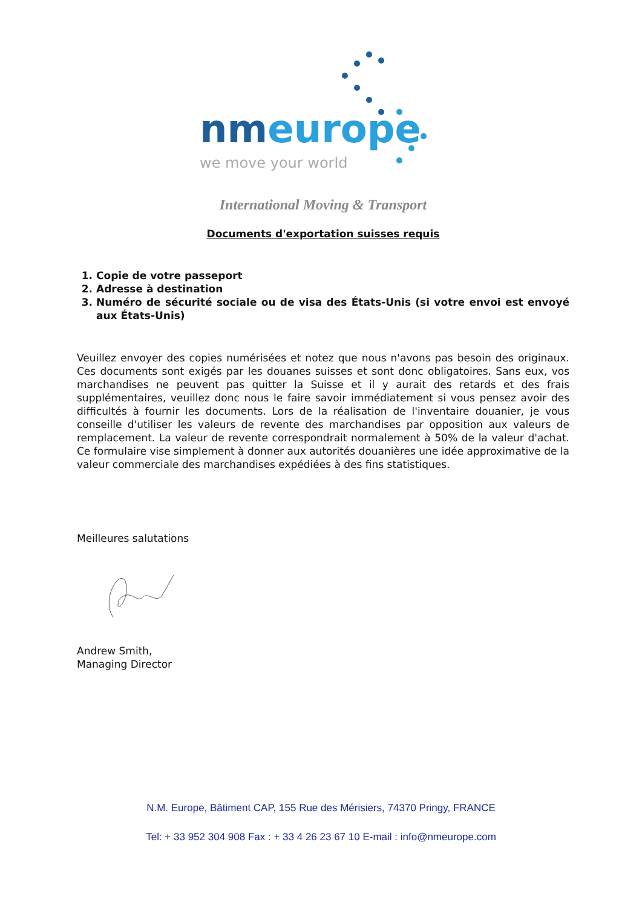nmeurope
we move your world
International Moving & Transport
Documents d'exportation suisses requis
1. Copie de votre passeport
2. Adresse à destination
3. Numéro de sécurité sociale ou de visa des États-Unis (si votre envoi est envoyé aux États-Unis)
Veuillez envoyer des copies numérisées et notez que nous n'avons pas besoin des originaux. Ces documents sont exigés par les douanes suisses et sont donc obligatoires. Sans eux, vos marchandises ne peuvent pas quitter la Suisse et il y aurait des retards et des frais supplémentaires, veuillez donc nous le faire savoir immédiatement si vous pensez avoir des difficultés à fournir les documents. Lors de la réalisation de l'inventaire douanier, je vous conseille d'utiliser les valeurs de revente des marchandises par opposition aux valeurs de remplacement. La valeur de revente correspondrait normalement à 50% de la valeur d'achat. Ce formulaire vise simplement à donner aux autorités douanières une idée approximative de la valeur commerciale des marchandises expédiées à des fins statistiques.
Meilleures salutations
Andrew Smith,
Managing Director
N.M. Europe, Bâtiment CAP, 155 Rue des Mérisiers, 74370 Pringy, FRANCE
Tel: + 33 952 304 908 Fax : + 33 4 26 23 67 10 E-mail : info@nmeurope.com